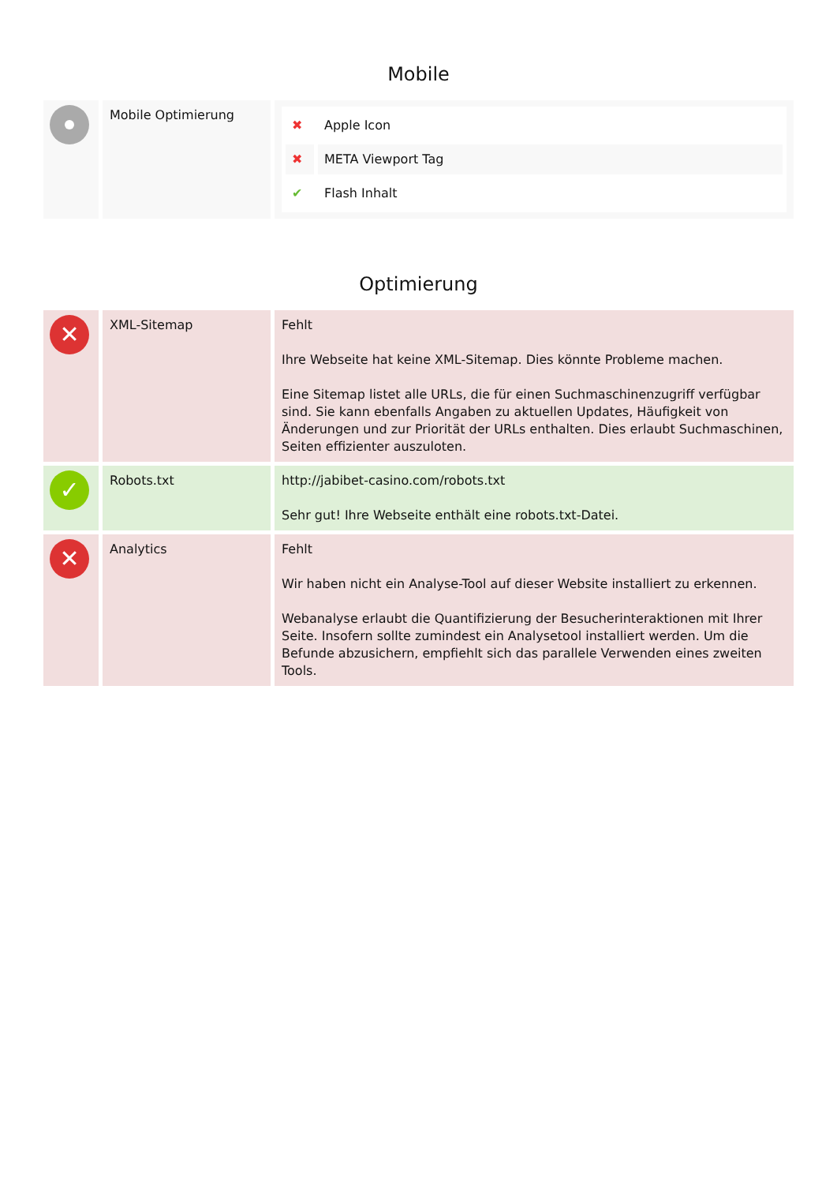Mobile
| | Mobile Optimierung | / ✖ / Apple Icon / / ✖ / META Viewport Tag / / ✔ / Flash Inhalt / |
Optimierung
| ✕ | XML-Sitemap | Fehlt Ihre Webseite hat keine XML-Sitemap. Dies könnte Probleme machen. Eine Sitemap listet alle URLs, die für einen Suchmaschinenzugriff verfügbar sind. Sie kann ebenfalls Angaben zu aktuellen Updates, Häufigkeit von Änderungen und zur Priorität der URLs enthalten. Dies erlaubt Suchmaschinen, Seiten effizienter auszuloten. |
| ✓ | Robots.txt | http://jabibet-casino.com/robots.txt Sehr gut! Ihre Webseite enthält eine robots.txt-Datei. |
| ✕ | Analytics | Fehlt Wir haben nicht ein Analyse-Tool auf dieser Website installiert zu erkennen. Webanalyse erlaubt die Quantifizierung der Besucherinteraktionen mit Ihrer Seite. Insofern sollte zumindest ein Analysetool installiert werden. Um die Befunde abzusichern, empfiehlt sich das parallele Verwenden eines zweiten Tools. |